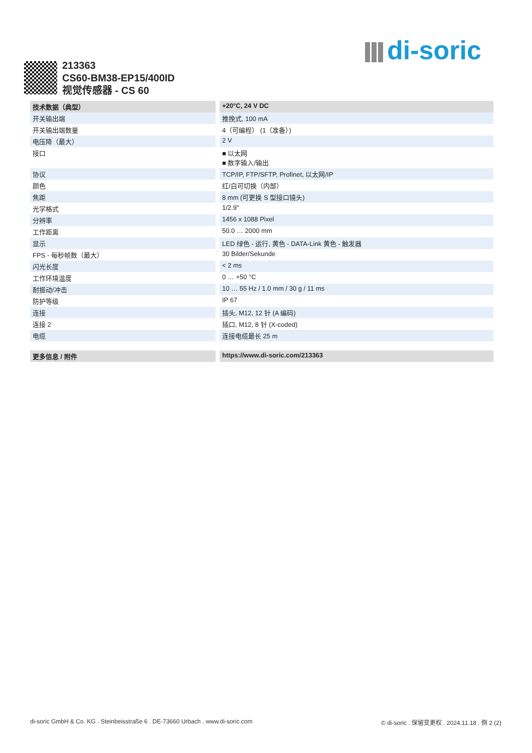di-soric
213363
CS60-BM38-EP15/400ID
视觉传感器 - CS 60
| 技术数据（典型） | +20°C, 24 V DC |
| --- | --- |
| 开关输出端 | 推挽式, 100 mA |
| 开关输出端数量 | 4（可编程） (1（准备）) |
| 电压降（最大） | 2 V |
| 接口 | ■ 以太网 ■ 数字输入/输出 |
| 协议 | TCP/IP, FTP/SFTP, Profinet, 以太网/IP |
| 颜色 | 红/白可切换（内部） |
| 焦距 | 8 mm (可更换 S 型接口镜头) |
| 光学格式 | 1/2.9" |
| 分辨率 | 1456 x 1088 Pixel |
| 工作距离 | 50.0 … 2000 mm |
| 显示 | LED 绿色 - 运行, 黄色 - DATA-Link 黄色 - 触发器 |
| FPS - 每秒帧数（最大） | 30 Bilder/Sekunde |
| 闪光长度 | < 2 ms |
| 工作环境温度 | 0 … +50 °C |
| 耐振动/冲击 | 10 … 55 Hz / 1.0 mm / 30 g / 11 ms |
| 防护等级 | IP 67 |
| 连接 | 插头, M12, 12 针 (A 编码) |
| 连接 2 | 插口, M12, 8 针 (X-coded) |
| 电缆 | 连接电缆最长 25 m |
| 更多信息 / 附件 | https://www.di-soric.com/213363 |
di-soric GmbH & Co. KG . Steinbeisstraße 6 . DE-73660 Urbach . www.di-soric.com © di-soric . 保留变更权 . 2024.11.18 . 侧 2 (2)